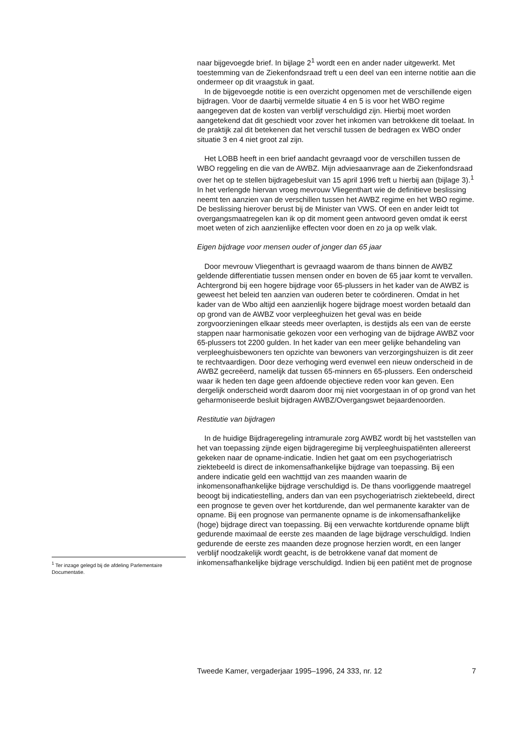naar bijgevoegde brief. In bijlage 2<sup>1</sup> wordt een en ander nader uitgewerkt. Met toestemming van de Ziekenfondsraad treft u een deel van een interne notitie aan die ondermeer op dit vraagstuk in gaat.
In de bijgevoegde notitie is een overzicht opgenomen met de verschillende eigen bijdragen. Voor de daarbij vermelde situatie 4 en 5 is voor het WBO regime aangegeven dat de kosten van verblijf verschuldigd zijn. Hierbij moet worden aangetekend dat dit geschiedt voor zover het inkomen van betrokkene dit toelaat. In de praktijk zal dit betekenen dat het verschil tussen de bedragen ex WBO onder situatie 3 en 4 niet groot zal zijn.
Het LOBB heeft in een brief aandacht gevraagd voor de verschillen tussen de WBO reggeling en die van de AWBZ. Mijn adviesaanvrage aan de Ziekenfondsraad over het op te stellen bijdragebesluit van 15 april 1996 treft u hierbij aan (bijlage 3).<sup>1</sup> In het verlengde hiervan vroeg mevrouw Vliegenthart wie de definitieve beslissing neemt ten aanzien van de verschillen tussen het AWBZ regime en het WBO regime. De beslissing hierover berust bij de Minister van VWS. Of een en ander leidt tot overgangsmaatregelen kan ik op dit moment geen antwoord geven omdat ik eerst moet weten of zich aanzienlijke effecten voor doen en zo ja op welk vlak.
Eigen bijdrage voor mensen ouder of jonger dan 65 jaar
Door mevrouw Vliegenthart is gevraagd waarom de thans binnen de AWBZ geldende differentiatie tussen mensen onder en boven de 65 jaar komt te vervallen. Achtergrond bij een hogere bijdrage voor 65-plussers in het kader van de AWBZ is geweest het beleid ten aanzien van ouderen beter te coördineren. Omdat in het kader van de Wbo altijd een aanzienlijk hogere bijdrage moest worden betaald dan op grond van de AWBZ voor verpleeghuizen het geval was en beide zorgvoorzieningen elkaar steeds meer overlapten, is destijds als een van de eerste stappen naar harmonisatie gekozen voor een verhoging van de bijdrage AWBZ voor 65-plussers tot 2200 gulden. In het kader van een meer gelijke behandeling van verpleeghuisbewoners ten opzichte van bewoners van verzorgingshuizen is dit zeer te rechtvaardigen. Door deze verhoging werd evenwel een nieuw onderscheid in de AWBZ gecreëerd, namelijk dat tussen 65-minners en 65-plussers. Een onderscheid waar ik heden ten dage geen afdoende objectieve reden voor kan geven. Een dergelijk onderscheid wordt daarom door mij niet voorgestaan in of op grond van het geharmoniseerde besluit bijdragen AWBZ/Overgangswet bejaardenoorden.
Restitutie van bijdragen
In de huidige Bijdrageregeling intramurale zorg AWBZ wordt bij het vaststellen van het van toepassing zijnde eigen bijdrageregime bij verpleeghuispatiënten allereerst gekeken naar de opname-indicatie. Indien het gaat om een psychogeriatrisch ziektebeeld is direct de inkomensafhankelijke bijdrage van toepassing. Bij een andere indicatie geld een wachttijd van zes maanden waarin de inkomensonafhankelijke bijdrage verschuldigd is. De thans voorliggende maatregel beoogt bij indicatiestelling, anders dan van een psychogeriatrisch ziektebeeld, direct een prognose te geven over het kortdurende, dan wel permanente karakter van de opname. Bij een prognose van permanente opname is de inkomensafhankelijke (hoge) bijdrage direct van toepassing. Bij een verwachte kortdurende opname blijft gedurende maximaal de eerste zes maanden de lage bijdrage verschuldigd. Indien gedurende de eerste zes maanden deze prognose herzien wordt, en een langer verblijf noodzakelijk wordt geacht, is de betrokkene vanaf dat moment de inkomensafhankelijke bijdrage verschuldigd. Indien bij een patiënt met de prognose
<sup>1</sup> Ter inzage gelegd bij de afdeling Parlementaire Documentatie.
Tweede Kamer, vergaderjaar 1995–1996, 24 333, nr. 12 7